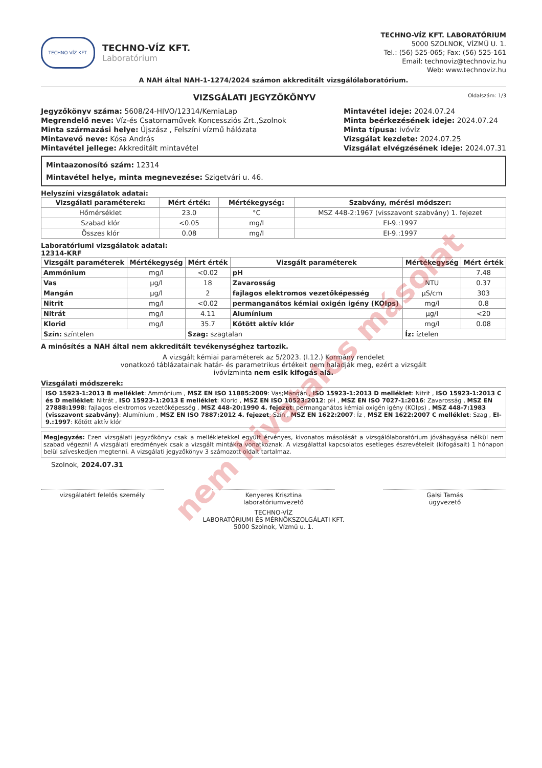TECHNO-VÍZ KFT.
TECHNO-VÍZ KFT.
Laboratórium
TECHNO-VÍZ KFT. LABORATÓRIUM
5000 SZOLNOK, VÍZMŰ U. 1.
Tel.: (56) 525-065; Fax: (56) 525-161
Email: technoviz@technoviz.hu
Web: www.technoviz.hu
A NAH által NAH-1-1274/2024 számon akkreditált vizsgálólaboratórium.
VIZSGÁLATI JEGYZŐKÖNYV Oldalszám: 1/3
Jegyzőkönyv száma: 5608/24-HIVO/12314/KemiaLap
Megrendelő neve: Víz-és Csatornaművek Koncessziós Zrt.,Szolnok
Minta származási helye: Újszász , Felszíni vízmű hálózata
Mintavevő neve: Kósa András
Mintavétel jellege: Akkreditált mintavétel
Mintavétel ideje: 2024.07.24
Minta beérkezésének ideje: 2024.07.24
Minta típusa: ivóvíz
Vizsgálat kezdete: 2024.07.25
Vizsgálat elvégzésének ideje: 2024.07.31
Mintaazonosító szám: 12314
Mintavétel helye, minta megnevezése: Szigetvári u. 46.
Helyszíni vizsgálatok adatai:
| Vizsgálati paraméterek: | Mért érték: | Mértékegység: | Szabvány, mérési módszer: |
| --- | --- | --- | --- |
| Hőmérséklet | 23.0 | °C | MSZ 448-2:1967 (visszavont szabvány) 1. fejezet |
| Szabad klór | <0.05 | mg/l | EI-9.:1997 |
| Összes klór | 0.08 | mg/l | EI-9.:1997 |
Laboratóriumi vizsgálatok adatai:
12314-KRF
| Vizsgált paraméterek | Mértékegység | Mért érték | Vizsgált paraméterek | Mértékegység | Mért érték |
| --- | --- | --- | --- | --- | --- |
| Ammónium | mg/l | <0.02 | pH | | 7.48 |
| Vas | µg/l | 18 | Zavarosság | NTU | 0.37 |
| Mangán | µg/l | 2 | fajlagos elektromos vezetőképesség | µS/cm | 303 |
| Nitrit | mg/l | <0.02 | permanganátos kémiai oxigén igény (KOIps) | mg/l | 0.8 |
| Nitrát | mg/l | 4.11 | Alumínium | µg/l | <20 |
| Klorid | mg/l | 35.7 | Kötött aktív klór | mg/l | 0.08 |
| Szín: színtelen | | Szag: szagtalan | | Íz: íztelen | |
A minősítés a NAH által nem akkreditált tevékenységhez tartozik.
A vizsgált kémiai paraméterek az 5/2023. (I.12.) Kormány rendelet
vonatkozó táblázatainak határ- és parametrikus értékeit nem haladják meg, ezért a vizsgált
ivóvízminta nem esik kifogás alá.
Vizsgálati módszerek:
ISO 15923-1:2013 B melléklet: Ammónium , MSZ EN ISO 11885:2009: Vas;Mangán , ISO 15923-1:2013 D melléklet: Nitrit , ISO 15923-1:2013 C és D melléklet: Nitrát , ISO 15923-1:2013 E melléklet: Klorid , MSZ EN ISO 10523:2012: pH , MSZ EN ISO 7027-1:2016: Zavarosság , MSZ EN 27888:1998: fajlagos elektromos vezetőképesség , MSZ 448-20:1990 4. fejezet: permanganátos kémiai oxigén igény (KOIps) , MSZ 448-7:1983 (visszavont szabvány): Alumínium , MSZ EN ISO 7887:2012 4. fejezet: Szín , MSZ EN 1622:2007: Íz , MSZ EN 1622:2007 C melléklet: Szag , EI-9.:1997: Kötött aktív klór
Megjegyzés: Ezen vizsgálati jegyzőkönyv csak a mellékletekkel együtt érvényes, kivonatos másolását a vizsgálólaboratórium jóváhagyása nélkül nem szabad végezni! A vizsgálati eredmények csak a vizsgált mintákra vonatkoznak. A vizsgálattal kapcsolatos esetleges észrevételeit (kifogásait) 1 hónapon belül szíveskedjen megtenni. A vizsgálati jegyzőkönyv 3 számozott oldalt tartalmaz.
Szolnok, 2024.07.31
vizsgálatért felelős személy Kenyeres Krisztina
laboratóriumvezető
Galsi Tamás
ügyvezető
TECHNO-VÍZ
LABORATÓRIUMI ÉS MÉRNÖKSZOLGÁLATI KFT.
5000 Szolnok, Vízmű u. 1.
nem hivatalos másolat